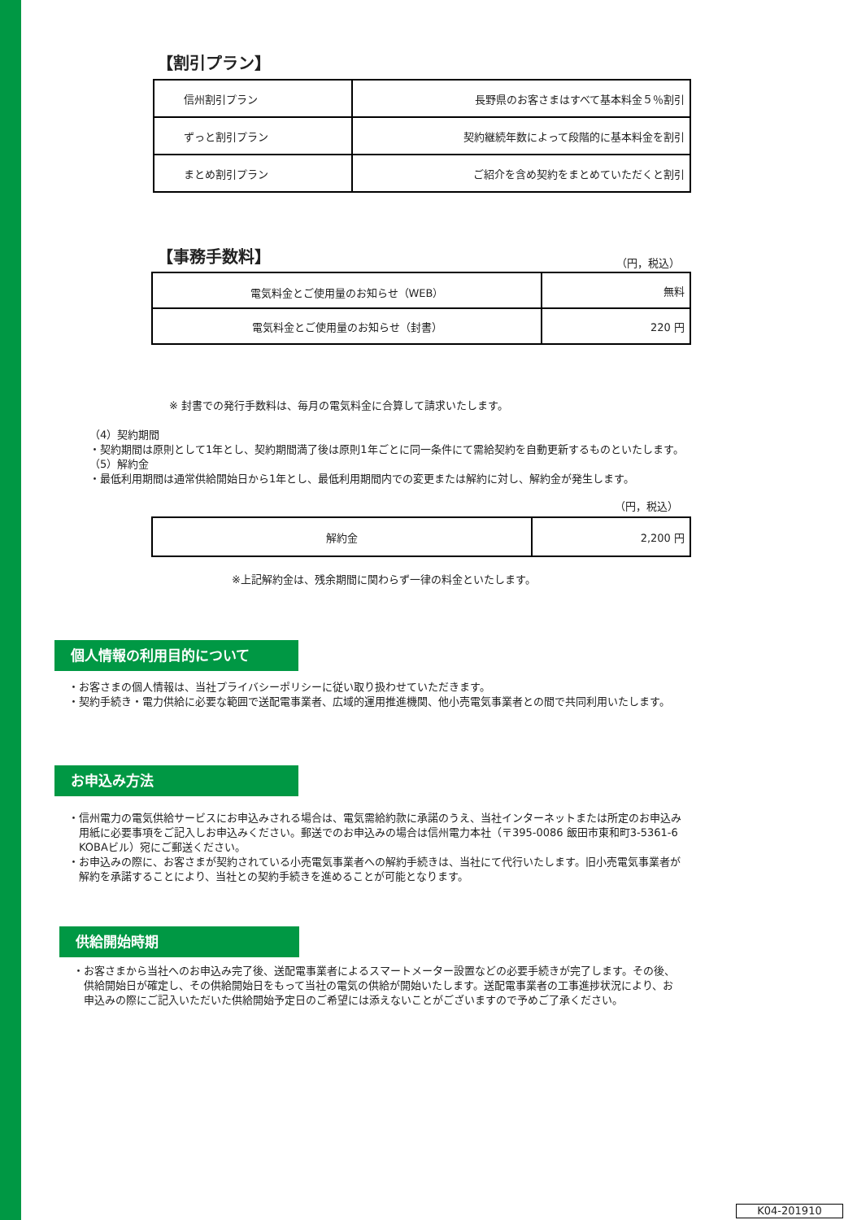【割引プラン】
| 信州割引プラン | 長野県のお客さまはすべて基本料金５％割引 |
| ずっと割引プラン | 契約継続年数によって段階的に基本料金を割引 |
| まとめ割引プラン | ご紹介を含め契約をまとめていただくと割引 |
【事務手数料】 （円，税込）
| 電気料金とご使用量のお知らせ（WEB） | 無料 |
| 電気料金とご使用量のお知らせ（封書） | 220 円 |
※ 封書での発行手数料は、毎月の電気料金に合算して請求いたします。
（4）契約期間
・契約期間は原則として1年とし、契約期間満了後は原則1年ごとに同一条件にて需給契約を自動更新するものといたします。
（5）解約金
・最低利用期間は通常供給開始日から1年とし、最低利用期間内での変更または解約に対し、解約金が発生します。
（円，税込）
| 解約金 | 2,200 円 |
※上記解約金は、残余期間に関わらず一律の料金といたします。
個人情報の利用目的について
・お客さまの個人情報は、当社プライバシーポリシーに従い取り扱わせていただきます。
・契約手続き・電力供給に必要な範囲で送配電事業者、広域的運用推進機関、他小売電気事業者との間で共同利用いたします。
お申込み方法
・信州電力の電気供給サービスにお申込みされる場合は、電気需給約款に承諾のうえ、当社インターネットまたは所定のお申込み
　用紙に必要事項をご記入しお申込みください。郵送でのお申込みの場合は信州電力本社（〒395-0086 飯田市東和町3-5361-6
　KOBAビル）宛にご郵送ください。
・お申込みの際に、お客さまが契約されている小売電気事業者への解約手続きは、当社にて代行いたします。旧小売電気事業者が
　解約を承諾することにより、当社との契約手続きを進めることが可能となります。
供給開始時期
・お客さまから当社へのお申込み完了後、送配電事業者によるスマートメーター設置などの必要手続きが完了します。その後、
　供給開始日が確定し、その供給開始日をもって当社の電気の供給が開始いたします。送配電事業者の工事進捗状況により、お
　申込みの際にご記入いただいた供給開始予定日のご希望には添えないことがございますので予めご了承ください。
K04-201910